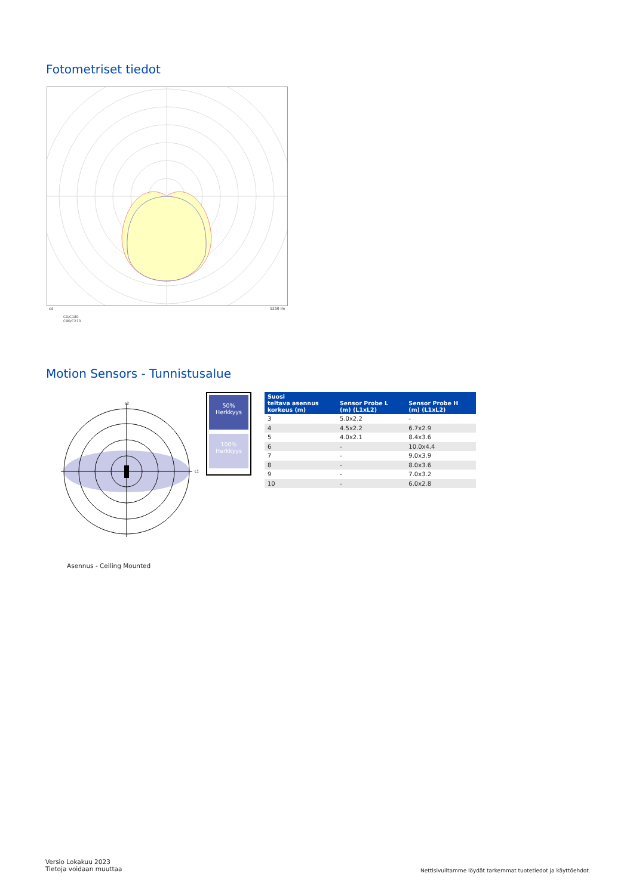Fotometriset tiedot
cd 5250 lm
C0/C180
C90/C270
Motion Sensors - Tunnistusalue
L2
L1
50%
Herkkyys
100%
Herkkyys
| Suosi teltava asennus korkeus (m) | Sensor Probe L (m) (L1xL2) | Sensor Probe H (m) (L1xL2) |
| --- | --- | --- |
| 3 | 5.0x2.2 | - |
| 4 | 4.5x2.2 | 6.7x2.9 |
| 5 | 4.0x2.1 | 8.4x3.6 |
| 6 | - | 10.0x4.4 |
| 7 | - | 9.0x3.9 |
| 8 | - | 8.0x3.6 |
| 9 | - | 7.0x3.2 |
| 10 | - | 6.0x2.8 |
Asennus - Ceiling Mounted
Versio Lokakuu 2023
Tietoja voidaan muuttaa
Nettisivuiltamme löydät tarkemmat tuotetiedot ja käyttöehdot.